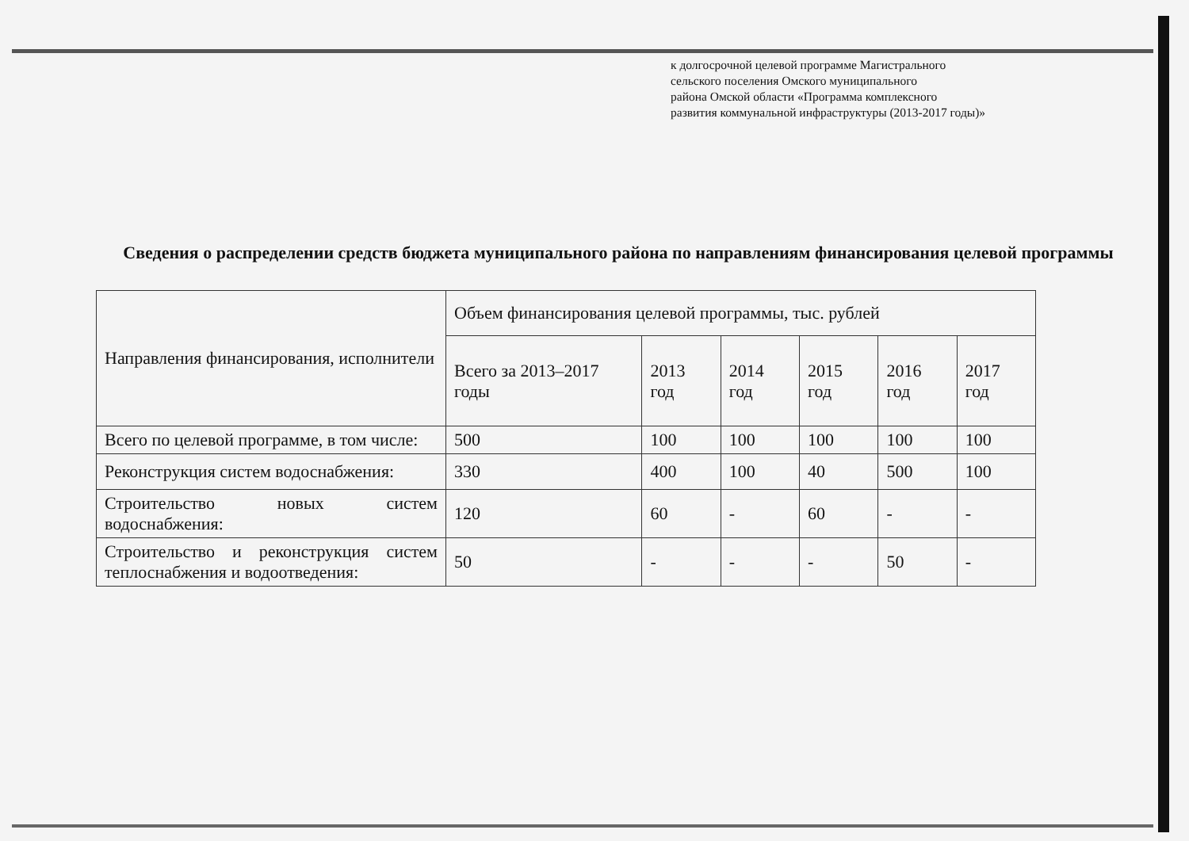к долгосрочной целевой программе Магистрального
сельского поселения Омского муниципального
района Омской области «Программа комплексного
развития коммунальной инфраструктуры (2013-2017 годы)»
Сведения о распределении средств бюджета муниципального района по направлениям финансирования целевой программы
| Направления финансирования, исполнители | Объем финансирования целевой программы, тыс. рублей | | | | | |
| --- | --- | --- | --- | --- | --- | --- |
| | Всего за 2013–2017 годы | 2013 год | 2014 год | 2015 год | 2016 год | 2017 год |
| Всего по целевой программе, в том числе: | 500 | 100 | 100 | 100 | 100 | 100 |
| Реконструкция систем водоснабжения: | 330 | 400 | 100 | 40 | 500 | 100 |
| Строительство новых систем водоснабжения: | 120 | 60 | - | 60 | - | - |
| Строительство и реконструкция систем теплоснабжения и водоотведения: | 50 | - | - | - | 50 | - |